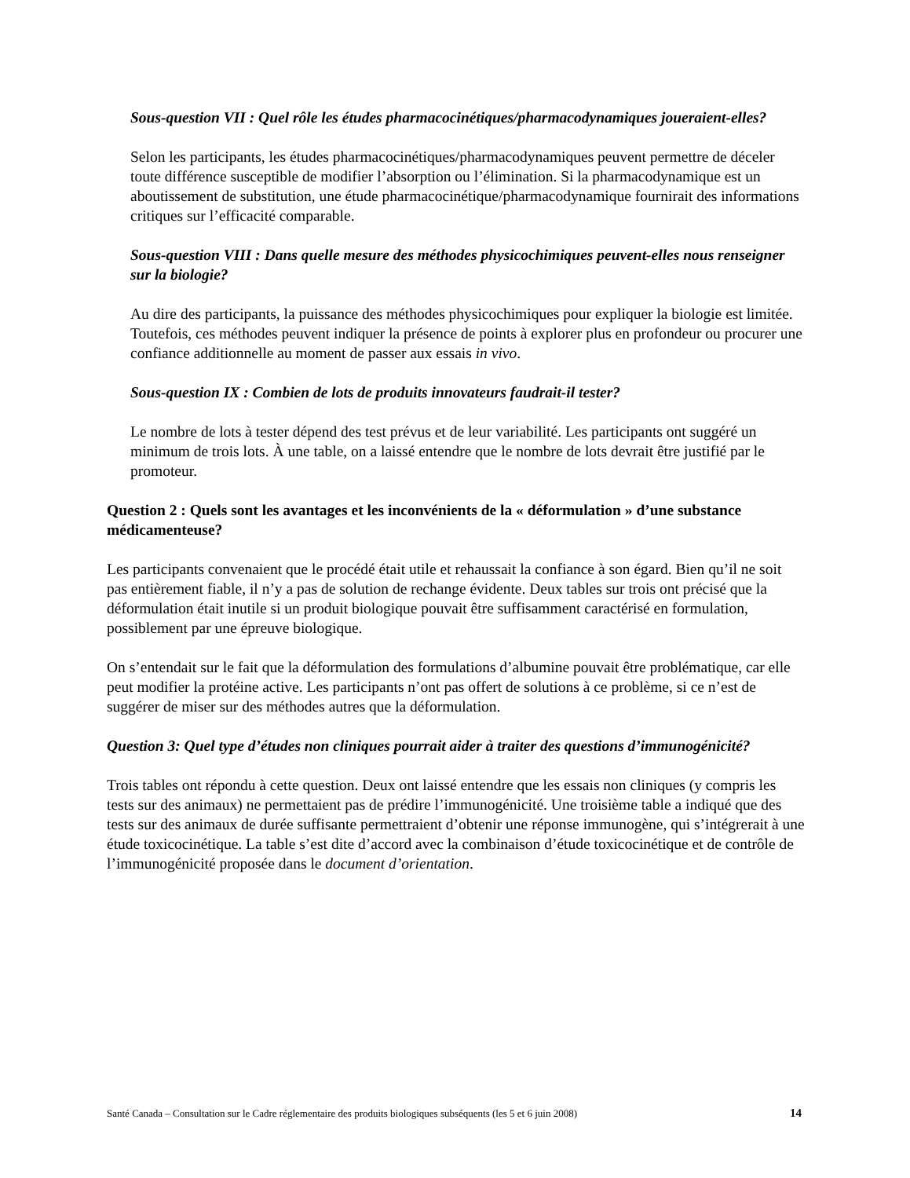Sous-question VII : Quel rôle les études pharmacocinétiques/pharmacodynamiques joueraient-elles?
Selon les participants, les études pharmacocinétiques/pharmacodynamiques peuvent permettre de déceler toute différence susceptible de modifier l’absorption ou l’élimination. Si la pharmacodynamique est un aboutissement de substitution, une étude pharmacocinétique/pharmacodynamique fournirait des informations critiques sur l’efficacité comparable.
Sous-question VIII : Dans quelle mesure des méthodes physicochimiques peuvent-elles nous renseigner sur la biologie?
Au dire des participants, la puissance des méthodes physicochimiques pour expliquer la biologie est limitée. Toutefois, ces méthodes peuvent indiquer la présence de points à explorer plus en profondeur ou procurer une confiance additionnelle au moment de passer aux essais in vivo.
Sous-question IX : Combien de lots de produits innovateurs faudrait-il tester?
Le nombre de lots à tester dépend des test prévus et de leur variabilité. Les participants ont suggéré un minimum de trois lots. À une table, on a laissé entendre que le nombre de lots devrait être justifié par le promoteur.
Question 2 : Quels sont les avantages et les inconvénients de la « déformulation » d’une substance médicamenteuse?
Les participants convenaient que le procédé était utile et rehaussait la confiance à son égard. Bien qu’il ne soit pas entièrement fiable, il n’y a pas de solution de rechange évidente. Deux tables sur trois ont précisé que la déformulation était inutile si un produit biologique pouvait être suffisamment caractérisé en formulation, possiblement par une épreuve biologique.
On s’entendait sur le fait que la déformulation des formulations d’albumine pouvait être problématique, car elle peut modifier la protéine active. Les participants n’ont pas offert de solutions à ce problème, si ce n’est de suggérer de miser sur des méthodes autres que la déformulation.
Question 3: Quel type d’études non cliniques pourrait aider à traiter des questions d’immunogénicité?
Trois tables ont répondu à cette question. Deux ont laissé entendre que les essais non cliniques (y compris les tests sur des animaux) ne permettaient pas de prédire l’immunogénicité. Une troisième table a indiqué que des tests sur des animaux de durée suffisante permettraient d’obtenir une réponse immunogène, qui s’intégrerait à une étude toxicocinétique. La table s’est dite d’accord avec la combinaison d’étude toxicocinétique et de contrôle de l’immunogénicité proposée dans le document d’orientation.
Santé Canada – Consultation sur le Cadre réglementaire des produits biologiques subséquents (les 5 et 6 juin 2008) 14